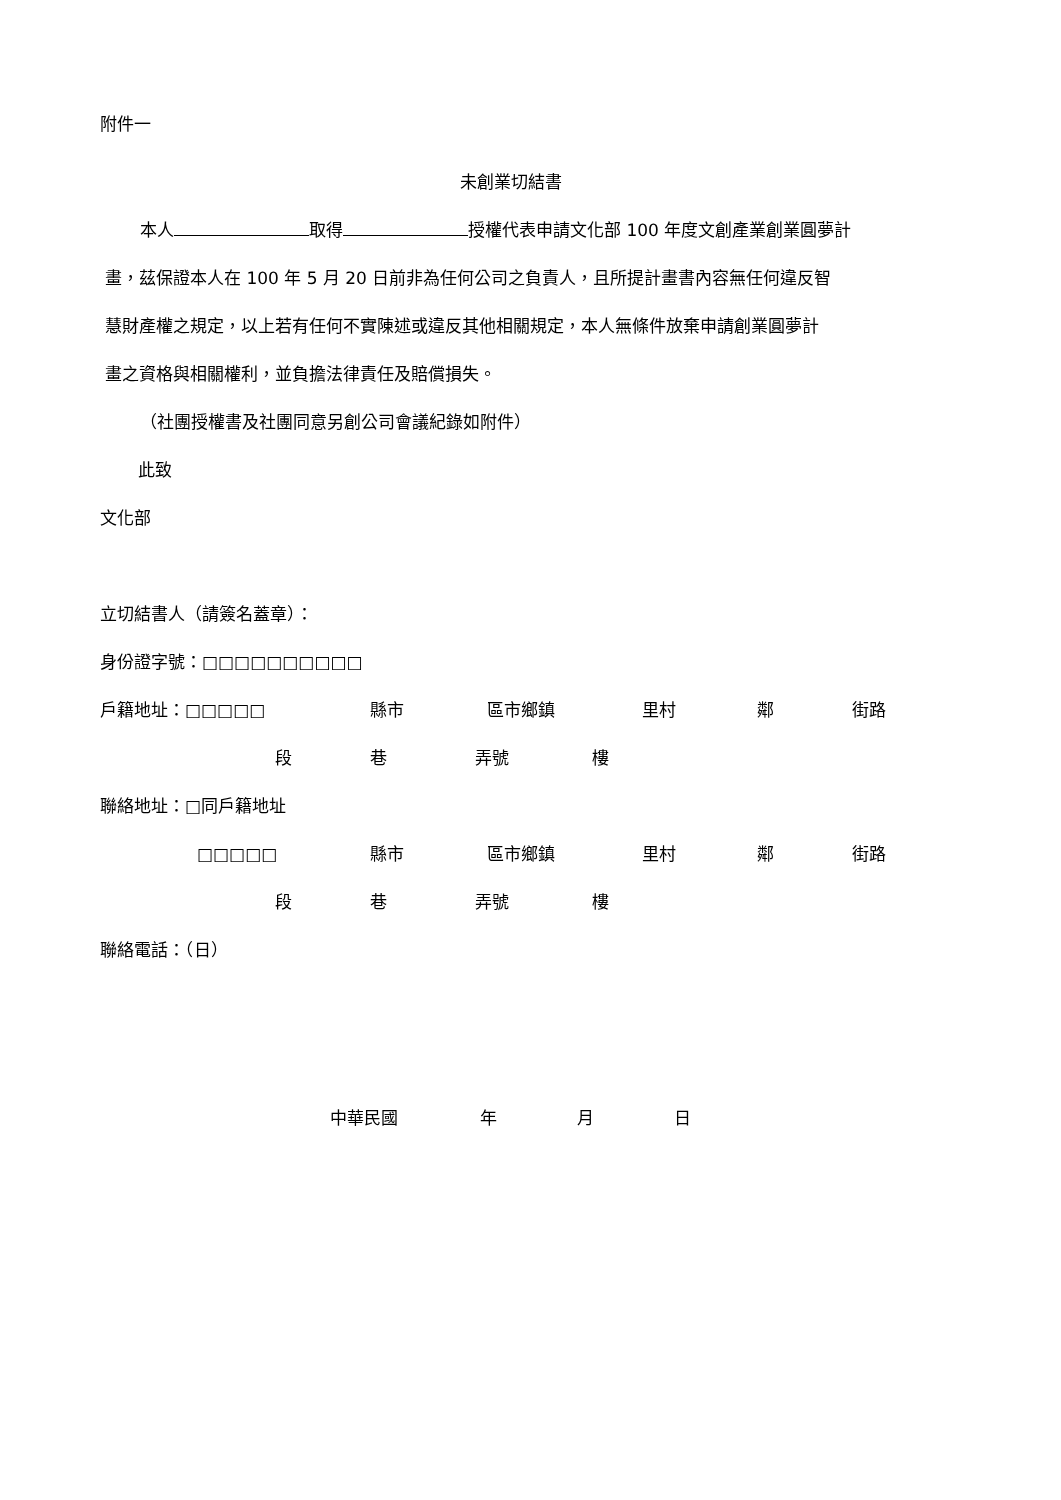附件一
未創業切結書
本人 取得 授權代表申請文化部 100 年度文創產業創業圓夢計
畫，茲保證本人在 100 年 5 月 20 日前非為任何公司之負責人，且所提計畫書內容無任何違反智
慧財產權之規定，以上若有任何不實陳述或違反其他相關規定，本人無條件放棄申請創業圓夢計
畫之資格與相關權利，並負擔法律責任及賠償損失。
（社團授權書及社團同意另創公司會議紀錄如附件）
此致
文化部
立切結書人（請簽名蓋章）：
身份證字號：□□□□□□□□□□
戶籍地址：□□□□□ 縣市 區市鄉鎮 里村 鄰 街路
段 巷 弄號 樓
聯絡地址：□同戶籍地址
□□□□□ 縣市 區市鄉鎮 里村 鄰 街路
段 巷 弄號 樓
聯絡電話：（日）
中華民國 年 月 日